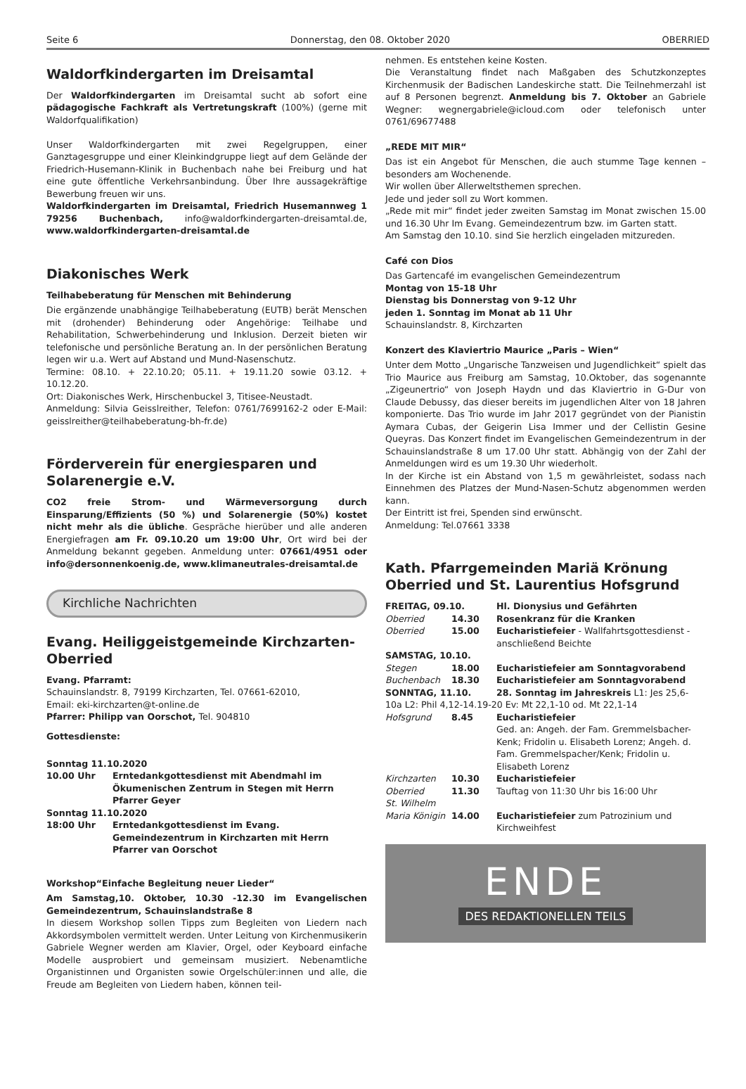Seite 6 Donnerstag, den 08. Oktober 2020 OBERRIED
Waldorfkindergarten im Dreisamtal
Der Waldorfkindergarten im Dreisamtal sucht ab sofort eine pädagogische Fachkraft als Vertretungskraft (100%) (gerne mit Waldorfqualifikation)
Unser Waldorfkindergarten mit zwei Regelgruppen, einer Ganztagesgruppe und einer Kleinkindgruppe liegt auf dem Gelände der Friedrich-Husemann-Klinik in Buchenbach nahe bei Freiburg und hat eine gute öffentliche Verkehrsanbindung. Über Ihre aussagekräftige Bewerbung freuen wir uns.
Waldorfkindergarten im Dreisamtal, Friedrich Husemannweg 1 79256 Buchenbach, info@waldorfkindergarten-dreisamtal.de, www.waldorfkindergarten-dreisamtal.de
Diakonisches Werk
Teilhabeberatung für Menschen mit Behinderung
Die ergänzende unabhängige Teilhabeberatung (EUTB) berät Menschen mit (drohender) Behinderung oder Angehörige: Teilhabe und Rehabilitation, Schwerbehinderung und Inklusion. Derzeit bieten wir telefonische und persönliche Beratung an. In der persönlichen Beratung legen wir u.a. Wert auf Abstand und Mund-Nasenschutz.
Termine: 08.10. + 22.10.20; 05.11. + 19.11.20 sowie 03.12. + 10.12.20.
Ort: Diakonisches Werk, Hirschenbuckel 3, Titisee-Neustadt.
Anmeldung: Silvia Geisslreither, Telefon: 0761/7699162-2 oder E-Mail: geisslreither@teilhabeberatung-bh-fr.de)
Förderverein für energiesparen und Solarenergie e.V.
CO2 freie Strom- und Wärmeversorgung durch Einsparung/Effizients (50 %) und Solarenergie (50%) kostet nicht mehr als die übliche. Gespräche hierüber und alle anderen Energiefragen am Fr. 09.10.20 um 19:00 Uhr, Ort wird bei der Anmeldung bekannt gegeben. Anmeldung unter: 07661/4951 oder info@dersonnenkoenig.de, www.klimaneutrales-dreisamtal.de
Kirchliche Nachrichten
Evang. Heiliggeistgemeinde Kirchzarten-Oberried
Evang. Pfarramt:
Schauinslandstr. 8, 79199 Kirchzarten, Tel. 07661-62010,
Email: eki-kirchzarten@t-online.de
Pfarrer: Philipp van Oorschot, Tel. 904810
Gottesdienste:
| Sonntag 11.10.2020 | |
| 10.00 Uhr | Erntedankgottesdienst mit Abendmahl im Ökumenischen Zentrum in Stegen mit Herrn Pfarrer Geyer |
| Sonntag 11.10.2020 | |
| 18:00 Uhr | Erntedankgottesdienst im Evang. Gemeindezentrum in Kirchzarten mit Herrn Pfarrer van Oorschot |
Workshop“Einfache Begleitung neuer Lieder“
Am Samstag,10. Oktober, 10.30 -12.30 im Evangelischen Gemeindezentrum, Schauinslandstraße 8
In diesem Workshop sollen Tipps zum Begleiten von Liedern nach Akkordsymbolen vermittelt werden. Unter Leitung von Kirchenmusikerin Gabriele Wegner werden am Klavier, Orgel, oder Keyboard einfache Modelle ausprobiert und gemeinsam musiziert. Nebenamtliche Organistinnen und Organisten sowie Orgelschüler:innen und alle, die Freude am Begleiten von Liedern haben, können teil-
nehmen. Es entstehen keine Kosten.
Die Veranstaltung findet nach Maßgaben des Schutzkonzeptes Kirchenmusik der Badischen Landeskirche statt. Die Teilnehmerzahl ist auf 8 Personen begrenzt. Anmeldung bis 7. Oktober an Gabriele Wegner: wegnergabriele@icloud.com oder telefonisch unter 0761/69677488
„REDE MIT MIR“
Das ist ein Angebot für Menschen, die auch stumme Tage kennen – besonders am Wochenende.
Wir wollen über Allerweltsthemen sprechen.
Jede und jeder soll zu Wort kommen.
„Rede mit mir“ findet jeder zweiten Samstag im Monat zwischen 15.00 und 16.30 Uhr Im Evang. Gemeindezentrum bzw. im Garten statt.
Am Samstag den 10.10. sind Sie herzlich eingeladen mitzureden.
Café con Dios
Das Gartencafé im evangelischen Gemeindezentrum
Montag von 15-18 Uhr
Dienstag bis Donnerstag von 9-12 Uhr
jeden 1. Sonntag im Monat ab 11 Uhr
Schauinslandstr. 8, Kirchzarten
Konzert des Klaviertrio Maurice „Paris – Wien“
Unter dem Motto „Ungarische Tanzweisen und Jugendlichkeit“ spielt das Trio Maurice aus Freiburg am Samstag, 10.Oktober, das sogenannte „Zigeunertrio“ von Joseph Haydn und das Klaviertrio in G-Dur von Claude Debussy, das dieser bereits im jugendlichen Alter von 18 Jahren komponierte. Das Trio wurde im Jahr 2017 gegründet von der Pianistin Aymara Cubas, der Geigerin Lisa Immer und der Cellistin Gesine Queyras. Das Konzert findet im Evangelischen Gemeindezentrum in der Schauinslandstraße 8 um 17.00 Uhr statt. Abhängig von der Zahl der Anmeldungen wird es um 19.30 Uhr wiederholt.
In der Kirche ist ein Abstand von 1,5 m gewährleistet, sodass nach Einnehmen des Platzes der Mund-Nasen-Schutz abgenommen werden kann.
Der Eintritt ist frei, Spenden sind erwünscht.
Anmeldung: Tel.07661 3338
Kath. Pfarrgemeinden Mariä Krönung Oberried und St. Laurentius Hofsgrund
| FREITAG, 09.10. | | Hl. Dionysius und Gefährten |
| Oberried | 14.30 | Rosenkranz für die Kranken |
| Oberried | 15.00 | Eucharistiefeier - Wallfahrtsgottesdienst - anschließend Beichte |
| SAMSTAG, 10.10. | | |
| Stegen | 18.00 | Eucharistiefeier am Sonntagvorabend |
| Buchenbach | 18.30 | Eucharistiefeier am Sonntagvorabend |
| SONNTAG, 11.10. | | 28. Sonntag im Jahreskreis L1: Jes 25,6- |
| 10a L2: Phil 4,12-14.19-20 Ev: Mt 22,1-10 od. Mt 22,1-14 | | |
| Hofsgrund | 8.45 | Eucharistiefeier Ged. an: Angeh. der Fam. Gremmelsbacher-Kenk; Fridolin u. Elisabeth Lorenz; Angeh. d. Fam. Gremmelspacher/Kenk; Fridolin u. Elisabeth Lorenz |
| Kirchzarten | 10.30 | Eucharistiefeier |
| Oberried | 11.30 | Tauftag von 11:30 Uhr bis 16:00 Uhr |
| St. Wilhelm | | |
| Maria Königin | 14.00 | Eucharistiefeier zum Patrozinium und Kirchweihfest |
ENDE
DES REDAKTIONELLEN TEILS